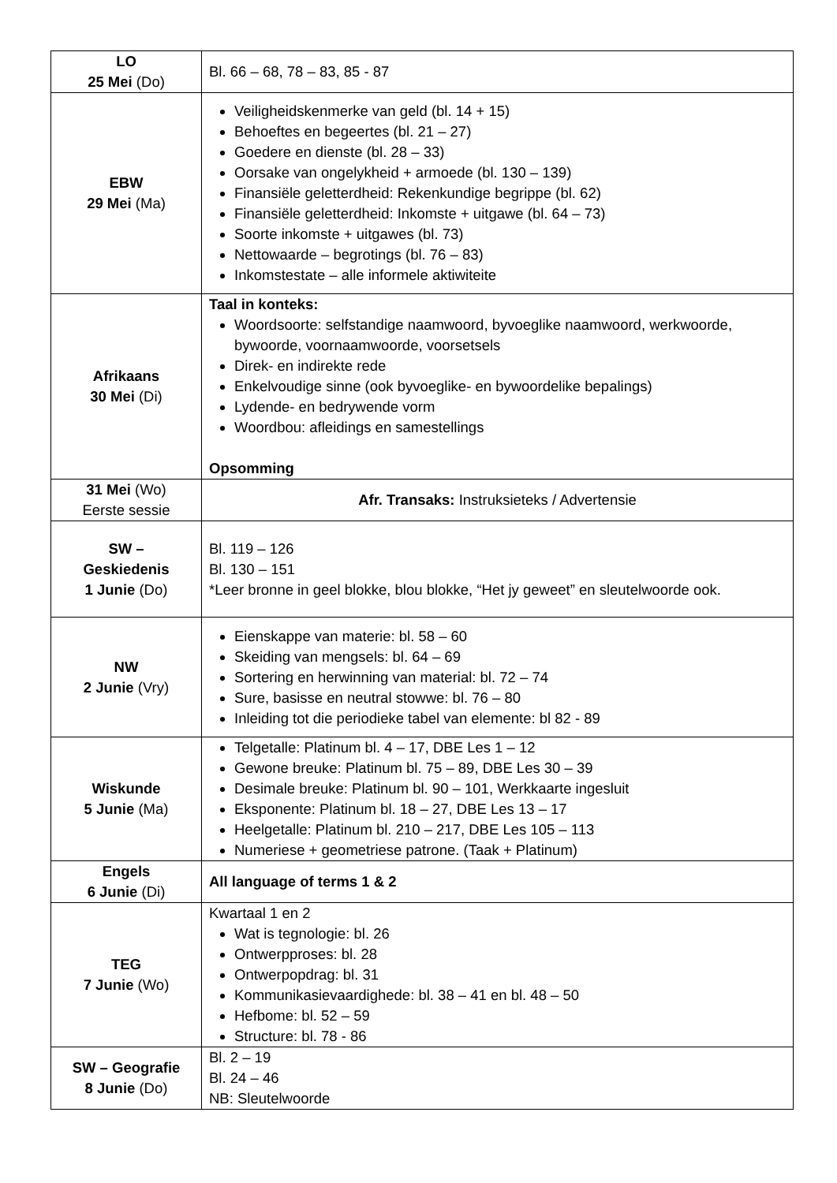| LO 25 Mei (Do) | Bl. 66 – 68, 78 – 83, 85 - 87 |
| EBW 29 Mei (Ma) | Veiligheidskenmerke van geld (bl. 14 + 15) Behoeftes en begeertes (bl. 21 – 27) Goedere en dienste (bl. 28 – 33) Oorsake van ongelykheid + armoede (bl. 130 – 139) Finansiële geletterdheid: Rekenkundige begrippe (bl. 62) Finansiële geletterdheid: Inkomste + uitgawe (bl. 64 – 73) Soorte inkomste + uitgawes (bl. 73) Nettowaarde – begrotings (bl. 76 – 83) Inkomstestate – alle informele aktiwiteite |
| Afrikaans 30 Mei (Di) | Taal in konteks: Woordsoorte: selfstandige naamwoord, byvoeglike naamwoord, werkwoorde, bywoorde, voornaamwoorde, voorsetsels Direk- en indirekte rede Enkelvoudige sinne (ook byvoeglike- en bywoordelike bepalings) Lydende- en bedrywende vorm Woordbou: afleidings en samestellings Opsomming |
| 31 Mei (Wo) Eerste sessie | Afr. Transaks: Instruksieteks / Advertensie |
| SW – Geskiedenis 1 Junie (Do) | Bl. 119 – 126 Bl. 130 – 151 *Leer bronne in geel blokke, blou blokke, “Het jy geweet” en sleutelwoorde ook. |
| NW 2 Junie (Vry) | Eienskappe van materie: bl. 58 – 60 Skeiding van mengsels: bl. 64 – 69 Sortering en herwinning van material: bl. 72 – 74 Sure, basisse en neutral stowwe: bl. 76 – 80 Inleiding tot die periodieke tabel van elemente: bl 82 - 89 |
| Wiskunde 5 Junie (Ma) | Telgetalle: Platinum bl. 4 – 17, DBE Les 1 – 12 Gewone breuke: Platinum bl. 75 – 89, DBE Les 30 – 39 Desimale breuke: Platinum bl. 90 – 101, Werkkaarte ingesluit Eksponente: Platinum bl. 18 – 27, DBE Les 13 – 17 Heelgetalle: Platinum bl. 210 – 217, DBE Les 105 – 113 Numeriese + geometriese patrone. (Taak + Platinum) |
| Engels 6 Junie (Di) | All language of terms 1 & 2 |
| TEG 7 Junie (Wo) | Kwartaal 1 en 2 Wat is tegnologie: bl. 26 Ontwerpproses: bl. 28 Ontwerpopdrag: bl. 31 Kommunikasievaardighede: bl. 38 – 41 en bl. 48 – 50 Hefbome: bl. 52 – 59 Structure: bl. 78 - 86 |
| SW – Geografie 8 Junie (Do) | Bl. 2 – 19 Bl. 24 – 46 NB: Sleutelwoorde |